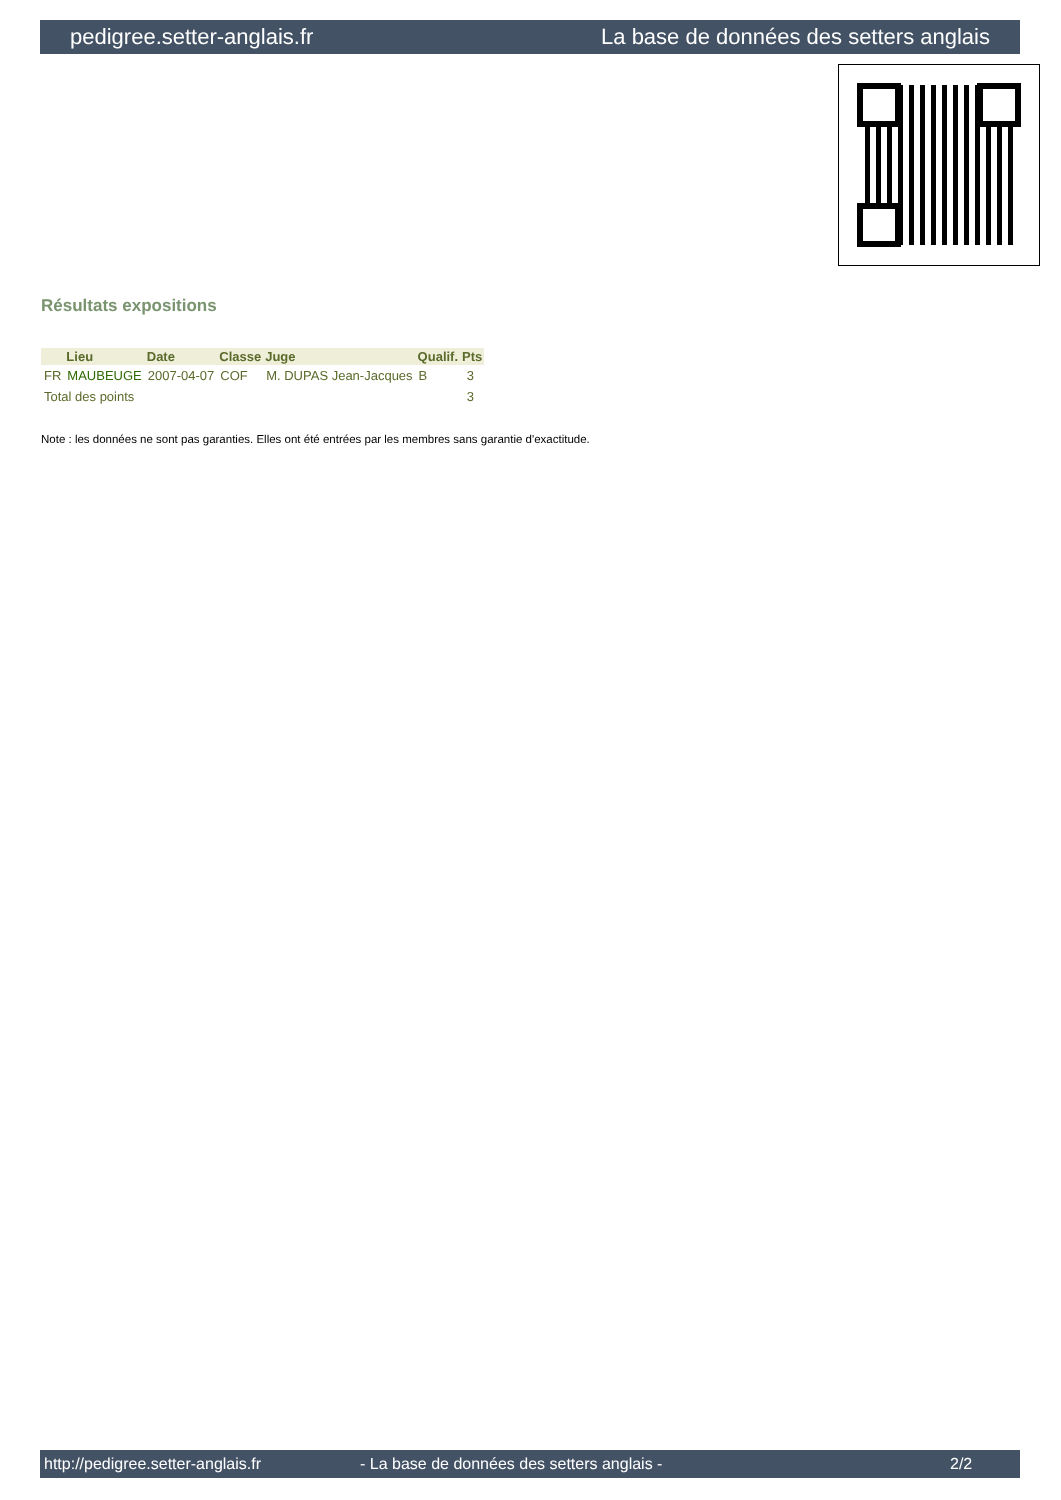pedigree.setter-anglais.fr La base de données des setters anglais
Résultats expositions
| | Lieu | Date | Classe | Juge | Qualif. | Pts |
| --- | --- | --- | --- | --- | --- | --- |
| FR | MAUBEUGE | 2007-04-07 | COF | M. DUPAS Jean-Jacques | B | 3 |
| Total des points | | | | | | 3 |
Note : les données ne sont pas garanties. Elles ont été entrées par les membres sans garantie d'exactitude.
http://pedigree.setter-anglais.fr - La base de données des setters anglais - 2/2